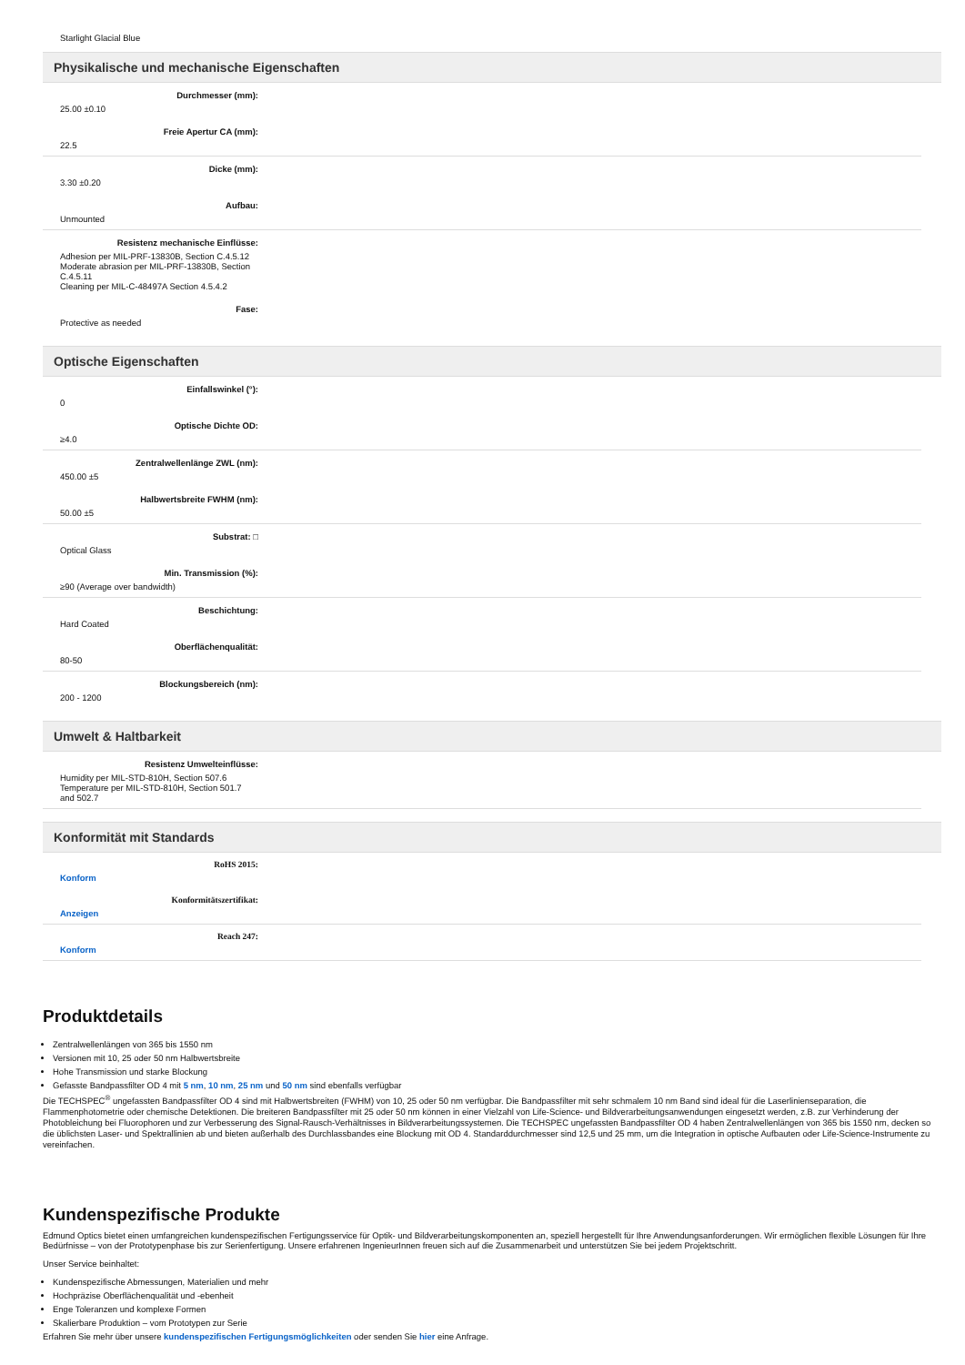Starlight Glacial Blue
Physikalische und mechanische Eigenschaften
| Durchmesser (mm): 25.00 ±0.10 Freie Apertur CA (mm): 22.5 |
| Dicke (mm): 3.30 ±0.20 Aufbau: Unmounted |
| Resistenz mechanische Einflüsse: Adhesion per MIL-PRF-13830B, Section C.4.5.12 Moderate abrasion per MIL-PRF-13830B, Section C.4.5.11 Cleaning per MIL-C-48497A Section 4.5.4.2 Fase: Protective as needed |
Optische Eigenschaften
| Einfallswinkel (°): 0 Optische Dichte OD: ≥4.0 |
| Zentralwellenlänge ZWL (nm): 450.00 ±5 Halbwertsbreite FWHM (nm): 50.00 ±5 |
| Substrat: □ Optical Glass Min. Transmission (%): ≥90 (Average over bandwidth) |
| Beschichtung: Hard Coated Oberflächenqualität: 80-50 |
| Blockungsbereich (nm): 200 - 1200 |
Umwelt & Haltbarkeit
| Resistenz Umwelteinflüsse: Humidity per MIL-STD-810H, Section 507.6 Temperature per MIL-STD-810H, Section 501.7 and 502.7 |
Konformität mit Standards
| RoHS 2015: Konform Konformitätszertifikat: Anzeigen |
| Reach 247: Konform |
Produktdetails
Zentralwellenlängen von 365 bis 1550 nm
Versionen mit 10, 25 oder 50 nm Halbwertsbreite
Hohe Transmission und starke Blockung
Gefasste Bandpassfilter OD 4 mit 5 nm, 10 nm, 25 nm und 50 nm sind ebenfalls verfügbar
Die TECHSPEC<sup>®</sup> ungefassten Bandpassfilter OD 4 sind mit Halbwertsbreiten (FWHM) von 10, 25 oder 50 nm verfügbar. Die Bandpassfilter mit sehr schmalem 10 nm Band sind ideal für die Laserlinienseparation, die Flammenphotometrie oder chemische Detektionen. Die breiteren Bandpassfilter mit 25 oder 50 nm können in einer Vielzahl von Life-Science- und Bildverarbeitungsanwendungen eingesetzt werden, z.B. zur Verhinderung der Photobleichung bei Fluorophoren und zur Verbesserung des Signal-Rausch-Verhältnisses in Bildverarbeitungssystemen. Die TECHSPEC ungefassten Bandpassfilter OD 4 haben Zentralwellenlängen von 365 bis 1550 nm, decken so die üblichsten Laser- und Spektrallinien ab und bieten außerhalb des Durchlassbandes eine Blockung mit OD 4. Standarddurchmesser sind 12,5 und 25 mm, um die Integration in optische Aufbauten oder Life-Science-Instrumente zu vereinfachen.
Kundenspezifische Produkte
Edmund Optics bietet einen umfangreichen kundenspezifischen Fertigungsservice für Optik- und Bildverarbeitungskomponenten an, speziell hergestellt für Ihre Anwendungsanforderungen. Wir ermöglichen flexible Lösungen für Ihre Bedürfnisse – von der Prototypenphase bis zur Serienfertigung. Unsere erfahrenen IngenieurInnen freuen sich auf die Zusammenarbeit und unterstützen Sie bei jedem Projektschritt.
Unser Service beinhaltet:
Kundenspezifische Abmessungen, Materialien und mehr
Hochpräzise Oberflächenqualität und -ebenheit
Enge Toleranzen und komplexe Formen
Skalierbare Produktion – vom Prototypen zur Serie
Erfahren Sie mehr über unsere kundenspezifischen Fertigungsmöglichkeiten oder senden Sie hier eine Anfrage.